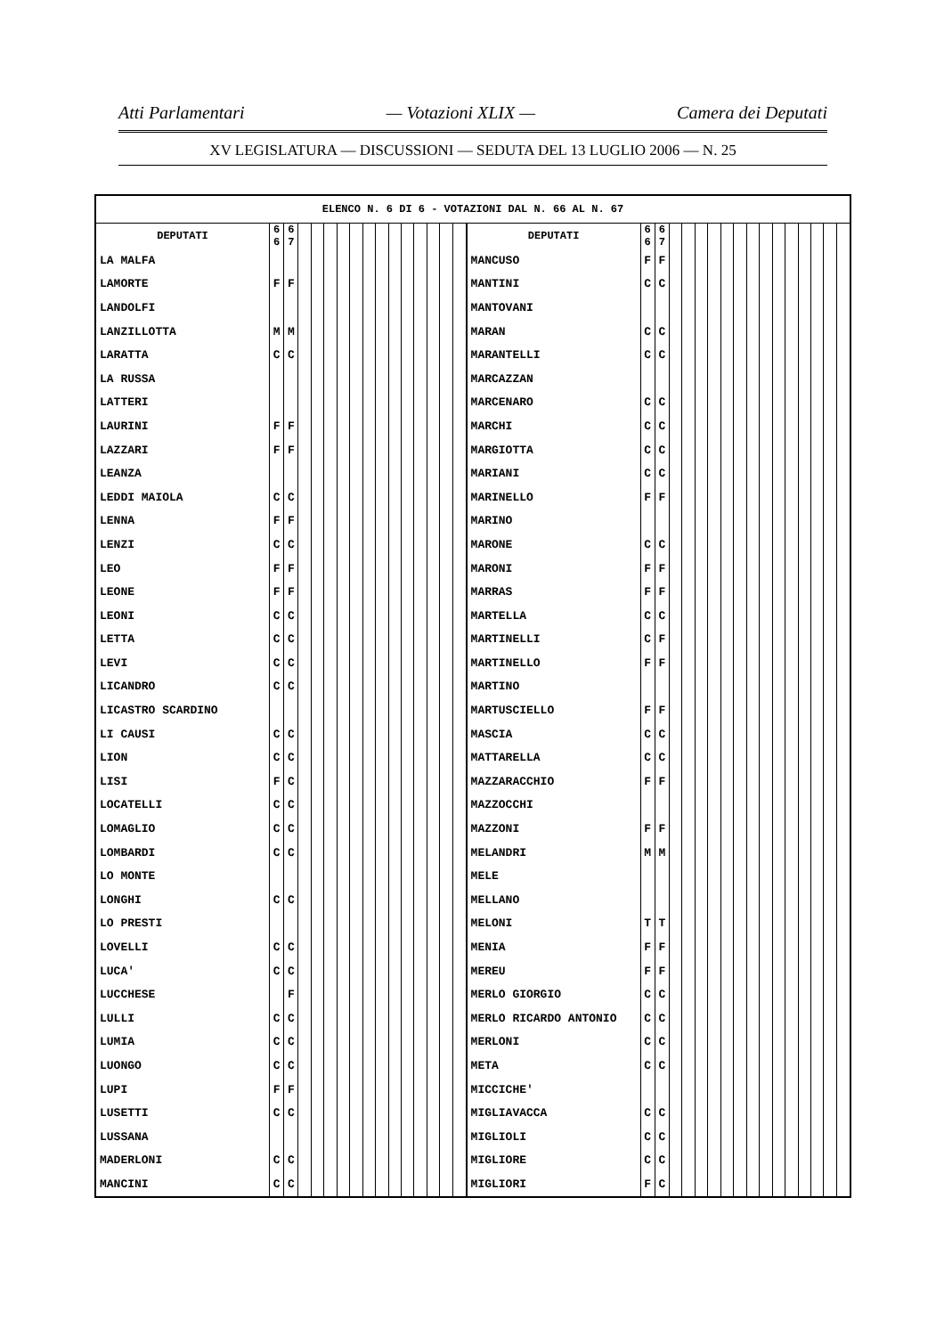Atti Parlamentari — Votazioni XLIX — Camera dei Deputati
XV LEGISLATURA — DISCUSSIONI — SEDUTA DEL 13 LUGLIO 2006 — N. 25
| ELENCO N. 6 DI 6 - VOTAZIONI DAL N. 66 AL N. 67 | | | | | | | | | | | | | | | | | | | | | | | | | | | | | | | | |
| --- | --- | --- | --- | --- | --- | --- | --- | --- | --- | --- | --- | --- | --- | --- | --- | --- | --- | --- | --- | --- | --- | --- | --- | --- | --- | --- | --- | --- | --- | --- | --- | --- |
| DEPUTATI | 6 6 | 6 7 | | | | | | | | | | | | | | DEPUTATI | 6 6 | 6 7 | | | | | | | | | | | | | | |
| LA MALFA | | | | | | | | | | | | | | | | MANCUSO | F | F | | | | | | | | | | | | | | |
| LAMORTE | F | F | | | | | | | | | | | | | | MANTINI | C | C | | | | | | | | | | | | | | |
| LANDOLFI | | | | | | | | | | | | | | | | MANTOVANI | | | | | | | | | | | | | | | | |
| LANZILLOTTA | M | M | | | | | | | | | | | | | | MARAN | C | C | | | | | | | | | | | | | | |
| LARATTA | C | C | | | | | | | | | | | | | | MARANTELLI | C | C | | | | | | | | | | | | | | |
| LA RUSSA | | | | | | | | | | | | | | | | MARCAZZAN | | | | | | | | | | | | | | | | |
| LATTERI | | | | | | | | | | | | | | | | MARCENARO | C | C | | | | | | | | | | | | | | |
| LAURINI | F | F | | | | | | | | | | | | | | MARCHI | C | C | | | | | | | | | | | | | | |
| LAZZARI | F | F | | | | | | | | | | | | | | MARGIOTTA | C | C | | | | | | | | | | | | | | |
| LEANZA | | | | | | | | | | | | | | | | MARIANI | C | C | | | | | | | | | | | | | | |
| LEDDI MAIOLA | C | C | | | | | | | | | | | | | | MARINELLO | F | F | | | | | | | | | | | | | | |
| LENNA | F | F | | | | | | | | | | | | | | MARINO | | | | | | | | | | | | | | | | |
| LENZI | C | C | | | | | | | | | | | | | | MARONE | C | C | | | | | | | | | | | | | | |
| LEO | F | F | | | | | | | | | | | | | | MARONI | F | F | | | | | | | | | | | | | | |
| LEONE | F | F | | | | | | | | | | | | | | MARRAS | F | F | | | | | | | | | | | | | | |
| LEONI | C | C | | | | | | | | | | | | | | MARTELLA | C | C | | | | | | | | | | | | | | |
| LETTA | C | C | | | | | | | | | | | | | | MARTINELLI | C | F | | | | | | | | | | | | | | |
| LEVI | C | C | | | | | | | | | | | | | | MARTINELLO | F | F | | | | | | | | | | | | | | |
| LICANDRO | C | C | | | | | | | | | | | | | | MARTINO | | | | | | | | | | | | | | | | |
| LICASTRO SCARDINO | | | | | | | | | | | | | | | | MARTUSCIELLO | F | F | | | | | | | | | | | | | | |
| LI CAUSI | C | C | | | | | | | | | | | | | | MASCIA | C | C | | | | | | | | | | | | | | |
| LION | C | C | | | | | | | | | | | | | | MATTARELLA | C | C | | | | | | | | | | | | | | |
| LISI | F | C | | | | | | | | | | | | | | MAZZARACCHIO | F | F | | | | | | | | | | | | | | |
| LOCATELLI | C | C | | | | | | | | | | | | | | MAZZOCCHI | | | | | | | | | | | | | | | | |
| LOMAGLIO | C | C | | | | | | | | | | | | | | MAZZONI | F | F | | | | | | | | | | | | | | |
| LOMBARDI | C | C | | | | | | | | | | | | | | MELANDRI | M | M | | | | | | | | | | | | | | |
| LO MONTE | | | | | | | | | | | | | | | | MELE | | | | | | | | | | | | | | | | |
| LONGHI | C | C | | | | | | | | | | | | | | MELLANO | | | | | | | | | | | | | | | | |
| LO PRESTI | | | | | | | | | | | | | | | | MELONI | T | T | | | | | | | | | | | | | | |
| LOVELLI | C | C | | | | | | | | | | | | | | MENIA | F | F | | | | | | | | | | | | | | |
| LUCA' | C | C | | | | | | | | | | | | | | MEREU | F | F | | | | | | | | | | | | | | |
| LUCCHESE | | F | | | | | | | | | | | | | | MERLO GIORGIO | C | C | | | | | | | | | | | | | | |
| LULLI | C | C | | | | | | | | | | | | | | MERLO RICARDO ANTONIO | C | C | | | | | | | | | | | | | | |
| LUMIA | C | C | | | | | | | | | | | | | | MERLONI | C | C | | | | | | | | | | | | | | |
| LUONGO | C | C | | | | | | | | | | | | | | META | C | C | | | | | | | | | | | | | | |
| LUPI | F | F | | | | | | | | | | | | | | MICCICHE' | | | | | | | | | | | | | | | | |
| LUSETTI | C | C | | | | | | | | | | | | | | MIGLIAVACCA | C | C | | | | | | | | | | | | | | |
| LUSSANA | | | | | | | | | | | | | | | | MIGLIOLI | C | C | | | | | | | | | | | | | | |
| MADERLONI | C | C | | | | | | | | | | | | | | MIGLIORE | C | C | | | | | | | | | | | | | | |
| MANCINI | C | C | | | | | | | | | | | | | | MIGLIORI | F | C | | | | | | | | | | | | | | |